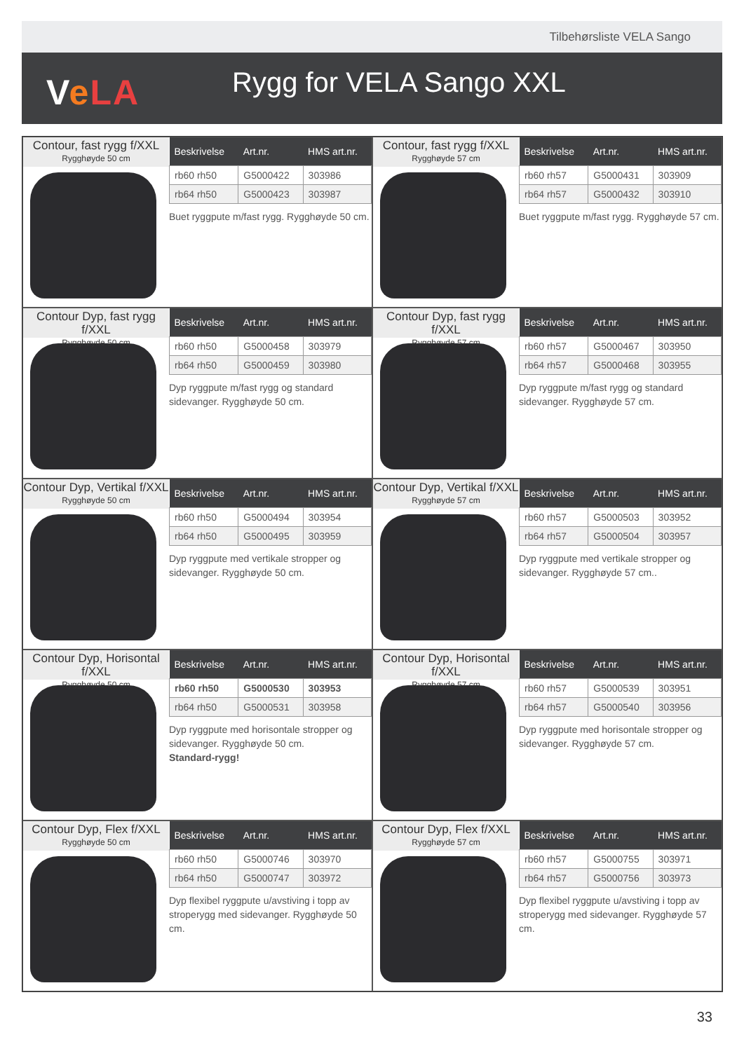Tilbehørsliste VELA Sango
VeLA Rygg for VELA Sango XXL
Contour, fast rygg f/XXL
Rygghøyde 50 cm
| Beskrivelse | Art.nr. | HMS art.nr. |
| --- | --- | --- |
| rb60 rh50 | G5000422 | 303986 |
| rb64 rh50 | G5000423 | 303987 |
Buet ryggpute m/fast rygg. Rygghøyde 50 cm.
Contour, fast rygg f/XXL
Rygghøyde 57 cm
| Beskrivelse | Art.nr. | HMS art.nr. |
| --- | --- | --- |
| rb60 rh57 | G5000431 | 303909 |
| rb64 rh57 | G5000432 | 303910 |
Buet ryggpute m/fast rygg. Rygghøyde 57 cm.
Contour Dyp, fast rygg f/XXL
Rygghøyde 50 cm
| Beskrivelse | Art.nr. | HMS art.nr. |
| --- | --- | --- |
| rb60 rh50 | G5000458 | 303979 |
| rb64 rh50 | G5000459 | 303980 |
Dyp ryggpute m/fast rygg og standard sidevanger. Rygghøyde 50 cm.
Contour Dyp, fast rygg f/XXL
Rygghøyde 57 cm
| Beskrivelse | Art.nr. | HMS art.nr. |
| --- | --- | --- |
| rb60 rh57 | G5000467 | 303950 |
| rb64 rh57 | G5000468 | 303955 |
Dyp ryggpute m/fast rygg og standard sidevanger. Rygghøyde 57 cm.
Contour Dyp, Vertikal f/XXL
Rygghøyde 50 cm
| Beskrivelse | Art.nr. | HMS art.nr. |
| --- | --- | --- |
| rb60 rh50 | G5000494 | 303954 |
| rb64 rh50 | G5000495 | 303959 |
Dyp ryggpute med vertikale stropper og sidevanger. Rygghøyde 50 cm.
Contour Dyp, Vertikal f/XXL
Rygghøyde 57 cm
| Beskrivelse | Art.nr. | HMS art.nr. |
| --- | --- | --- |
| rb60 rh57 | G5000503 | 303952 |
| rb64 rh57 | G5000504 | 303957 |
Dyp ryggpute med vertikale stropper og sidevanger. Rygghøyde 57 cm..
Contour Dyp, Horisontal f/XXL
Rygghøyde 50 cm
| Beskrivelse | Art.nr. | HMS art.nr. |
| --- | --- | --- |
| rb60 rh50 | G5000530 | 303953 |
| rb64 rh50 | G5000531 | 303958 |
Dyp ryggpute med horisontale stropper og sidevanger. Rygghøyde 50 cm.
Standard-rygg!
Contour Dyp, Horisontal f/XXL
Rygghøyde 57 cm
| Beskrivelse | Art.nr. | HMS art.nr. |
| --- | --- | --- |
| rb60 rh57 | G5000539 | 303951 |
| rb64 rh57 | G5000540 | 303956 |
Dyp ryggpute med horisontale stropper og sidevanger. Rygghøyde 57 cm.
Contour Dyp, Flex f/XXL
Rygghøyde 50 cm
| Beskrivelse | Art.nr. | HMS art.nr. |
| --- | --- | --- |
| rb60 rh50 | G5000746 | 303970 |
| rb64 rh50 | G5000747 | 303972 |
Dyp flexibel ryggpute u/avstiving i topp av stroperygg med sidevanger. Rygghøyde 50 cm.
Contour Dyp, Flex f/XXL
Rygghøyde 57 cm
| Beskrivelse | Art.nr. | HMS art.nr. |
| --- | --- | --- |
| rb60 rh57 | G5000755 | 303971 |
| rb64 rh57 | G5000756 | 303973 |
Dyp flexibel ryggpute u/avstiving i topp av stroperygg med sidevanger. Rygghøyde 57 cm.
33